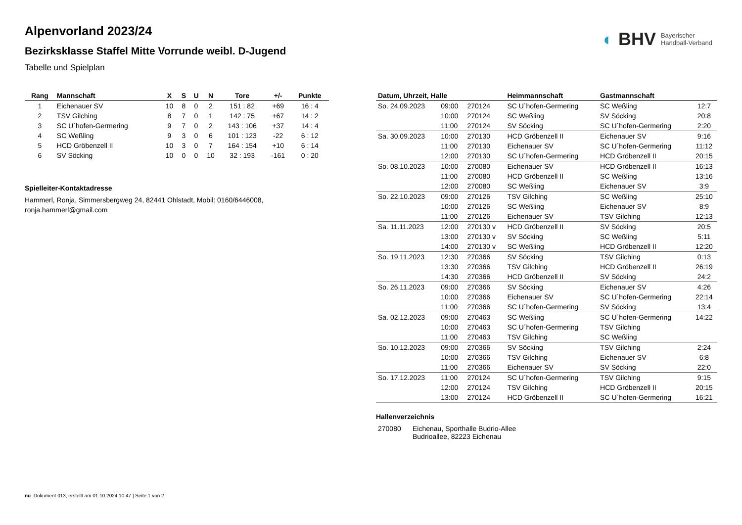◐ BHV Bayerischer
Handball-Verband
Alpenvorland 2023/24
Bezirksklasse Staffel Mitte Vorrunde weibl. D-Jugend
Tabelle und Spielplan
| Rang | Mannschaft | X | S | U | N | Tore | +/- | Punkte |
| --- | --- | --- | --- | --- | --- | --- | --- | --- |
| 1 | Eichenauer SV | 10 | 8 | 0 | 2 | 151 : 82 | +69 | 16 : 4 |
| 2 | TSV Gilching | 8 | 7 | 0 | 1 | 142 : 75 | +67 | 14 : 2 |
| 3 | SC U´hofen-Germering | 9 | 7 | 0 | 2 | 143 : 106 | +37 | 14 : 4 |
| 4 | SC Weßling | 9 | 3 | 0 | 6 | 101 : 123 | -22 | 6 : 12 |
| 5 | HCD Gröbenzell II | 10 | 3 | 0 | 7 | 164 : 154 | +10 | 6 : 14 |
| 6 | SV Söcking | 10 | 0 | 0 | 10 | 32 : 193 | -161 | 0 : 20 |
Spielleiter-Kontaktadresse
Hammerl, Ronja, Simmersbergweg 24, 82441 Ohlstadt, Mobil: 0160/6446008, ronja.hammerl@gmail.com
| Datum, Uhrzeit, Halle | | | Heimmannschaft | Gastmannschaft | |
| --- | --- | --- | --- | --- | --- |
| So. 24.09.2023 | 09:00 | 270124 | SC U´hofen-Germering | SC Weßling | 12:7 |
| | 10:00 | 270124 | SC Weßling | SV Söcking | 20:8 |
| | 11:00 | 270124 | SV Söcking | SC U´hofen-Germering | 2:20 |
| Sa. 30.09.2023 | 10:00 | 270130 | HCD Gröbenzell II | Eichenauer SV | 9:16 |
| | 11:00 | 270130 | Eichenauer SV | SC U´hofen-Germering | 11:12 |
| | 12:00 | 270130 | SC U´hofen-Germering | HCD Gröbenzell II | 20:15 |
| So. 08.10.2023 | 10:00 | 270080 | Eichenauer SV | HCD Gröbenzell II | 16:13 |
| | 11:00 | 270080 | HCD Gröbenzell II | SC Weßling | 13:16 |
| | 12:00 | 270080 | SC Weßling | Eichenauer SV | 3:9 |
| So. 22.10.2023 | 09:00 | 270126 | TSV Gilching | SC Weßling | 25:10 |
| | 10:00 | 270126 | SC Weßling | Eichenauer SV | 8:9 |
| | 11:00 | 270126 | Eichenauer SV | TSV Gilching | 12:13 |
| Sa. 11.11.2023 | 12:00 | 270130 v | HCD Gröbenzell II | SV Söcking | 20:5 |
| | 13:00 | 270130 v | SV Söcking | SC Weßling | 5:11 |
| | 14:00 | 270130 v | SC Weßling | HCD Gröbenzell II | 12:20 |
| So. 19.11.2023 | 12:30 | 270366 | SV Söcking | TSV Gilching | 0:13 |
| | 13:30 | 270366 | TSV Gilching | HCD Gröbenzell II | 26:19 |
| | 14:30 | 270366 | HCD Gröbenzell II | SV Söcking | 24:2 |
| So. 26.11.2023 | 09:00 | 270366 | SV Söcking | Eichenauer SV | 4:26 |
| | 10:00 | 270366 | Eichenauer SV | SC U´hofen-Germering | 22:14 |
| | 11:00 | 270366 | SC U´hofen-Germering | SV Söcking | 13:4 |
| Sa. 02.12.2023 | 09:00 | 270463 | SC Weßling | SC U´hofen-Germering | 14:22 |
| | 10:00 | 270463 | SC U´hofen-Germering | TSV Gilching | |
| | 11:00 | 270463 | TSV Gilching | SC Weßling | |
| So. 10.12.2023 | 09:00 | 270366 | SV Söcking | TSV Gilching | 2:24 |
| | 10:00 | 270366 | TSV Gilching | Eichenauer SV | 6:8 |
| | 11:00 | 270366 | Eichenauer SV | SV Söcking | 22:0 |
| So. 17.12.2023 | 11:00 | 270124 | SC U´hofen-Germering | TSV Gilching | 9:15 |
| | 12:00 | 270124 | TSV Gilching | HCD Gröbenzell II | 20:15 |
| | 13:00 | 270124 | HCD Gröbenzell II | SC U´hofen-Germering | 16:21 |
Hallenverzeichnis
| 270080 | Eichenau, Sporthalle Budrio-Allee Budrioallee, 82223 Eichenau |
nu .Dokument 013, erstellt am 01.10.2024 10:47 | Seite 1 von 2